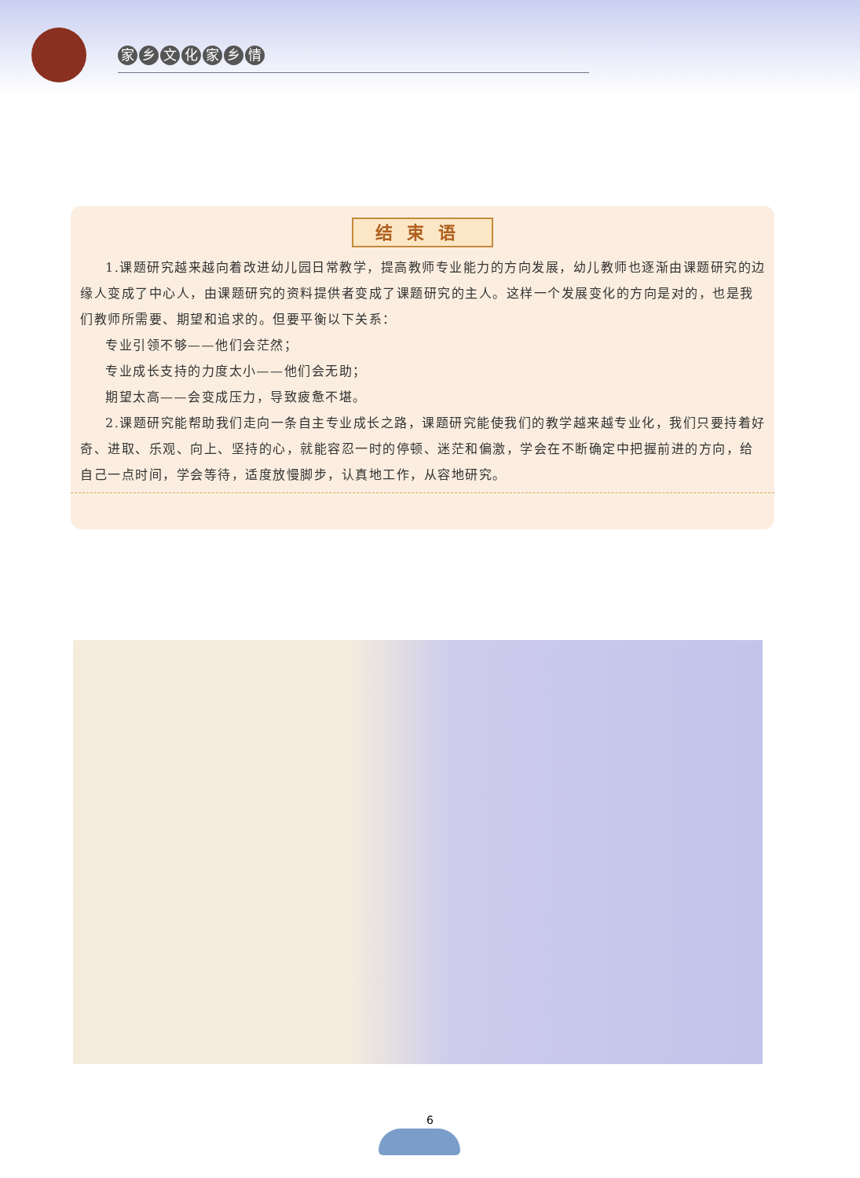家乡文化家乡情
结束语
1.课题研究越来越向着改进幼儿园日常教学，提高教师专业能力的方向发展，幼儿教师也逐渐由课题研究的边缘人变成了中心人，由课题研究的资料提供者变成了课题研究的主人。这样一个发展变化的方向是对的，也是我们教师所需要、期望和追求的。但要平衡以下关系：
专业引领不够——他们会茫然；
专业成长支持的力度太小——他们会无助；
期望太高——会变成压力，导致疲惫不堪。
2.课题研究能帮助我们走向一条自主专业成长之路，课题研究能使我们的教学越来越专业化，我们只要持着好奇、进取、乐观、向上、坚持的心，就能容忍一时的停顿、迷茫和偏激，学会在不断确定中把握前进的方向，给自己一点时间，学会等待，适度放慢脚步，认真地工作，从容地研究。
6